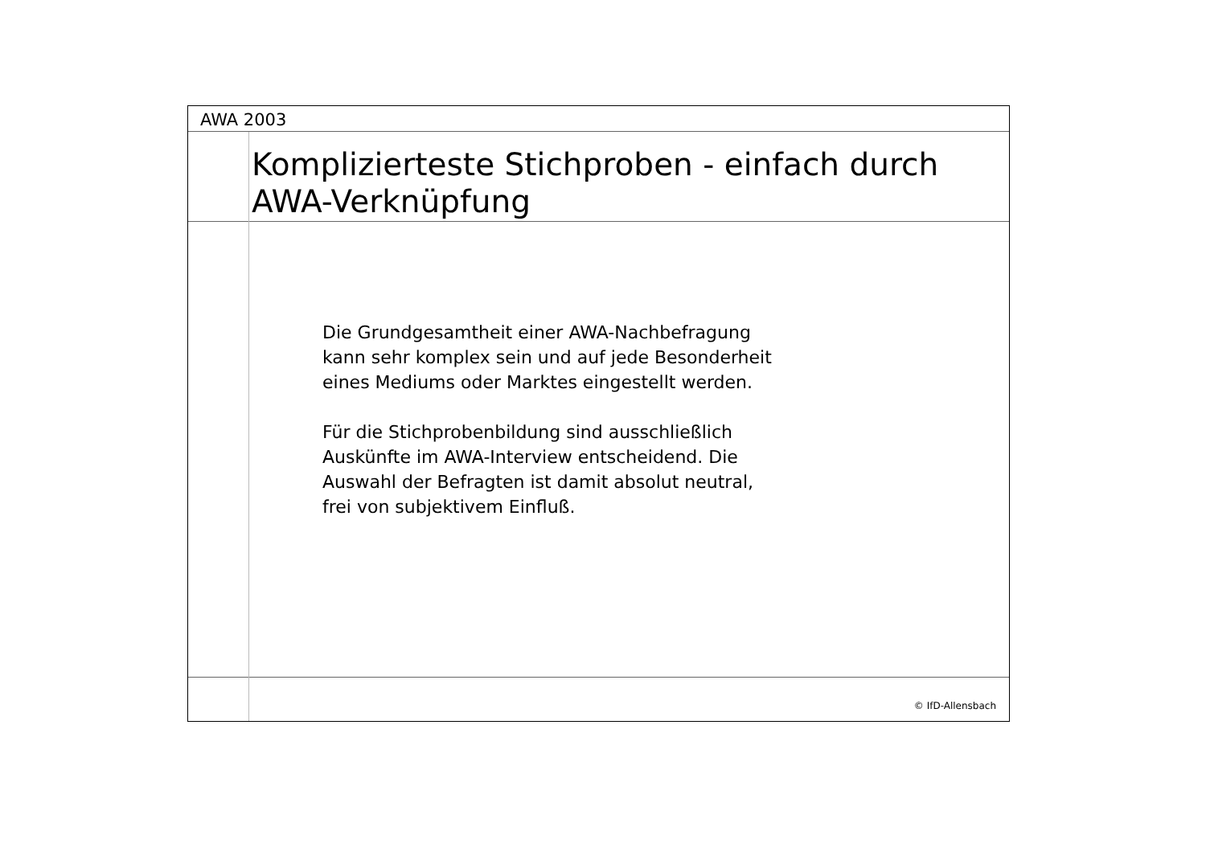AWA 2003
Komplizierteste Stichproben - einfach durch
AWA-Verknüpfung
Die Grundgesamtheit einer AWA-Nachbefragung
kann sehr komplex sein und auf jede Besonderheit
eines Mediums oder Marktes eingestellt werden.
Für die Stichprobenbildung sind ausschließlich
Auskünfte im AWA-Interview entscheidend. Die
Auswahl der Befragten ist damit absolut neutral,
frei von subjektivem Einfluß.
© IfD-Allensbach